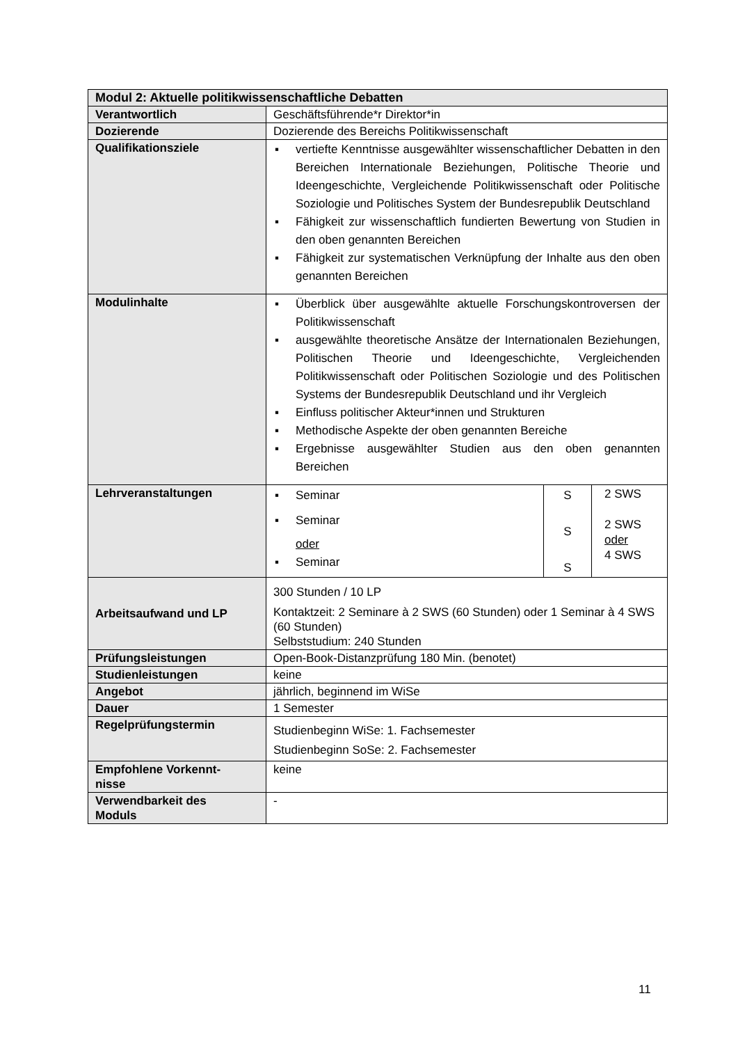| Modul 2: Aktuelle politikwissenschaftliche Debatten | |
| Verantwortlich | Geschäftsführende*r Direktor*in |
| Dozierende | Dozierende des Bereichs Politikwissenschaft |
| Qualifikationsziele | ▪ vertiefte Kenntnisse ausgewählter wissenschaftlicher Debatten in den Bereichen Internationale Beziehungen, Politische Theorie und Ideengeschichte, Vergleichende Politikwissenschaft oder Politische Soziologie und Politisches System der Bundesrepublik Deutschland ▪ Fähigkeit zur wissenschaftlich fundierten Bewertung von Studien in den oben genannten Bereichen ▪ Fähigkeit zur systematischen Verknüpfung der Inhalte aus den oben genannten Bereichen |
| Modulinhalte | ▪ Überblick über ausgewählte aktuelle Forschungskontroversen der Politikwissenschaft ▪ ausgewählte theoretische Ansätze der Internationalen Beziehungen, Politischen Theorie und Ideengeschichte, Vergleichenden Politikwissenschaft oder Politischen Soziologie und des Politischen Systems der Bundesrepublik Deutschland und ihr Vergleich ▪ Einfluss politischer Akteur*innen und Strukturen ▪ Methodische Aspekte der oben genannten Bereiche ▪ Ergebnisse ausgewählter Studien aus den oben genannten Bereichen |
| Lehrveranstaltungen | / ▪ Seminar ▪ Seminar oder ▪ Seminar / S S S / 2 SWS 2 SWS oder 4 SWS / |
| Arbeitsaufwand und LP | 300 Stunden / 10 LP Kontaktzeit: 2 Seminare à 2 SWS (60 Stunden) oder 1 Seminar à 4 SWS (60 Stunden) Selbststudium: 240 Stunden |
| Prüfungsleistungen | Open-Book-Distanzprüfung 180 Min. (benotet) |
| Studienleistungen | keine |
| Angebot | jährlich, beginnend im WiSe |
| Dauer | 1 Semester |
| Regelprüfungstermin | Studienbeginn WiSe: 1. Fachsemester Studienbeginn SoSe: 2. Fachsemester |
| Empfohlene Vorkennt- nisse | keine |
| Verwendbarkeit des Moduls | - |
11